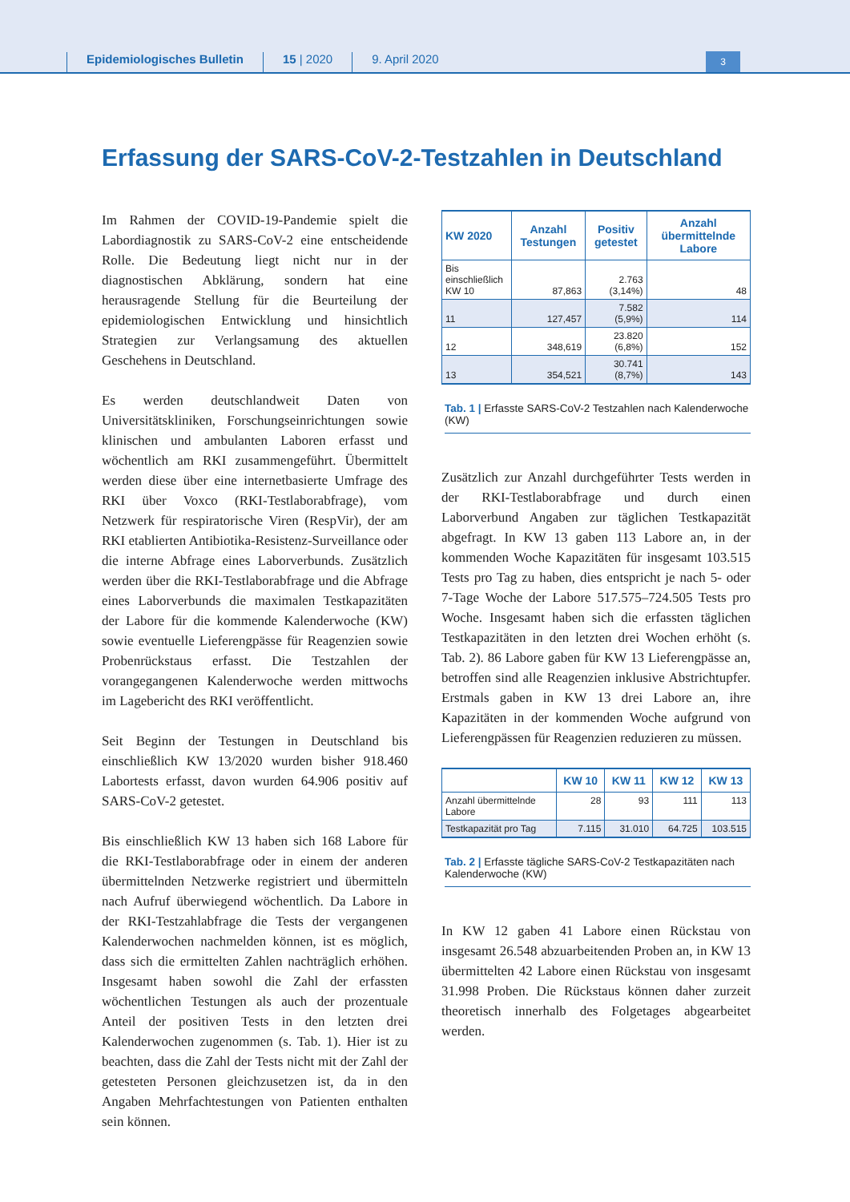Epidemiologisches Bulletin
15 | 2020
9. April 2020
3
Erfassung der SARS-CoV-2-Testzahlen in Deutschland
Im Rahmen der COVID-19-Pandemie spielt die Labordiagnostik zu SARS-CoV-2 eine entscheidende Rolle. Die Bedeutung liegt nicht nur in der diagnostischen Abklärung, sondern hat eine herausragende Stellung für die Beurteilung der epidemiologischen Entwicklung und hinsichtlich Strategien zur Verlangsamung des aktuellen Geschehens in Deutschland.
Es werden deutschlandweit Daten von Universitätskliniken, Forschungseinrichtungen sowie klinischen und ambulanten Laboren erfasst und wöchentlich am RKI zusammengeführt. Übermittelt werden diese über eine internetbasierte Umfrage des RKI über Voxco (RKI-Testlaborabfrage), vom Netzwerk für respiratorische Viren (RespVir), der am RKI etablierten Antibiotika-Resistenz-Surveillance oder die interne Abfrage eines Laborverbunds. Zusätzlich werden über die RKI-Testlaborabfrage und die Abfrage eines Laborverbunds die maximalen Testkapazitäten der Labore für die kommende Kalenderwoche (KW) sowie eventuelle Lieferengpässe für Reagenzien sowie Probenrückstaus erfasst. Die Testzahlen der vorangegangenen Kalenderwoche werden mittwochs im Lagebericht des RKI veröffentlicht.
Seit Beginn der Testungen in Deutschland bis einschließlich KW 13/2020 wurden bisher 918.460 Labortests erfasst, davon wurden 64.906 positiv auf SARS-CoV-2 getestet.
Bis einschließlich KW 13 haben sich 168 Labore für die RKI-Testlaborabfrage oder in einem der anderen übermittelnden Netzwerke registriert und übermitteln nach Aufruf überwiegend wöchentlich. Da Labore in der RKI-Testzahlabfrage die Tests der vergangenen Kalenderwochen nachmelden können, ist es möglich, dass sich die ermittelten Zahlen nachträglich erhöhen. Insgesamt haben sowohl die Zahl der erfassten wöchentlichen Testungen als auch der prozentuale Anteil der positiven Tests in den letzten drei Kalenderwochen zugenommen (s. Tab. 1). Hier ist zu beachten, dass die Zahl der Tests nicht mit der Zahl der getesteten Personen gleichzusetzen ist, da in den Angaben Mehrfachtestungen von Patienten enthalten sein können.
| KW 2020 | Anzahl Testungen | Positiv getestet | Anzahl übermittelnde Labore |
| --- | --- | --- | --- |
| Bis einschließlich KW 10 | 87,863 | 2.763 (3,14%) | 48 |
| 11 | 127,457 | 7.582 (5,9%) | 114 |
| 12 | 348,619 | 23.820 (6,8%) | 152 |
| 13 | 354,521 | 30.741 (8,7%) | 143 |
Tab. 1 | Erfasste SARS-CoV-2 Testzahlen nach Kalenderwoche (KW)
Zusätzlich zur Anzahl durchgeführter Tests werden in der RKI-Testlaborabfrage und durch einen Laborverbund Angaben zur täglichen Testkapazität abgefragt. In KW 13 gaben 113 Labore an, in der kommenden Woche Kapazitäten für insgesamt 103.515 Tests pro Tag zu haben, dies entspricht je nach 5- oder 7-Tage Woche der Labore 517.575–724.505 Tests pro Woche. Insgesamt haben sich die erfassten täglichen Testkapazitäten in den letzten drei Wochen erhöht (s. Tab. 2). 86 Labore gaben für KW 13 Lieferengpässe an, betroffen sind alle Reagenzien inklusive Abstrichtupfer. Erstmals gaben in KW 13 drei Labore an, ihre Kapazitäten in der kommenden Woche aufgrund von Lieferengpässen für Reagenzien reduzieren zu müssen.
| | KW 10 | KW 11 | KW 12 | KW 13 |
| --- | --- | --- | --- | --- |
| Anzahl übermittelnde Labore | 28 | 93 | 111 | 113 |
| Testkapazität pro Tag | 7.115 | 31.010 | 64.725 | 103.515 |
Tab. 2 | Erfasste tägliche SARS-CoV-2 Testkapazitäten nach Kalenderwoche (KW)
In KW 12 gaben 41 Labore einen Rückstau von insgesamt 26.548 abzuarbeitenden Proben an, in KW 13 übermittelten 42 Labore einen Rückstau von insgesamt 31.998 Proben. Die Rückstaus können daher zurzeit theoretisch innerhalb des Folgetages abgearbeitet werden.